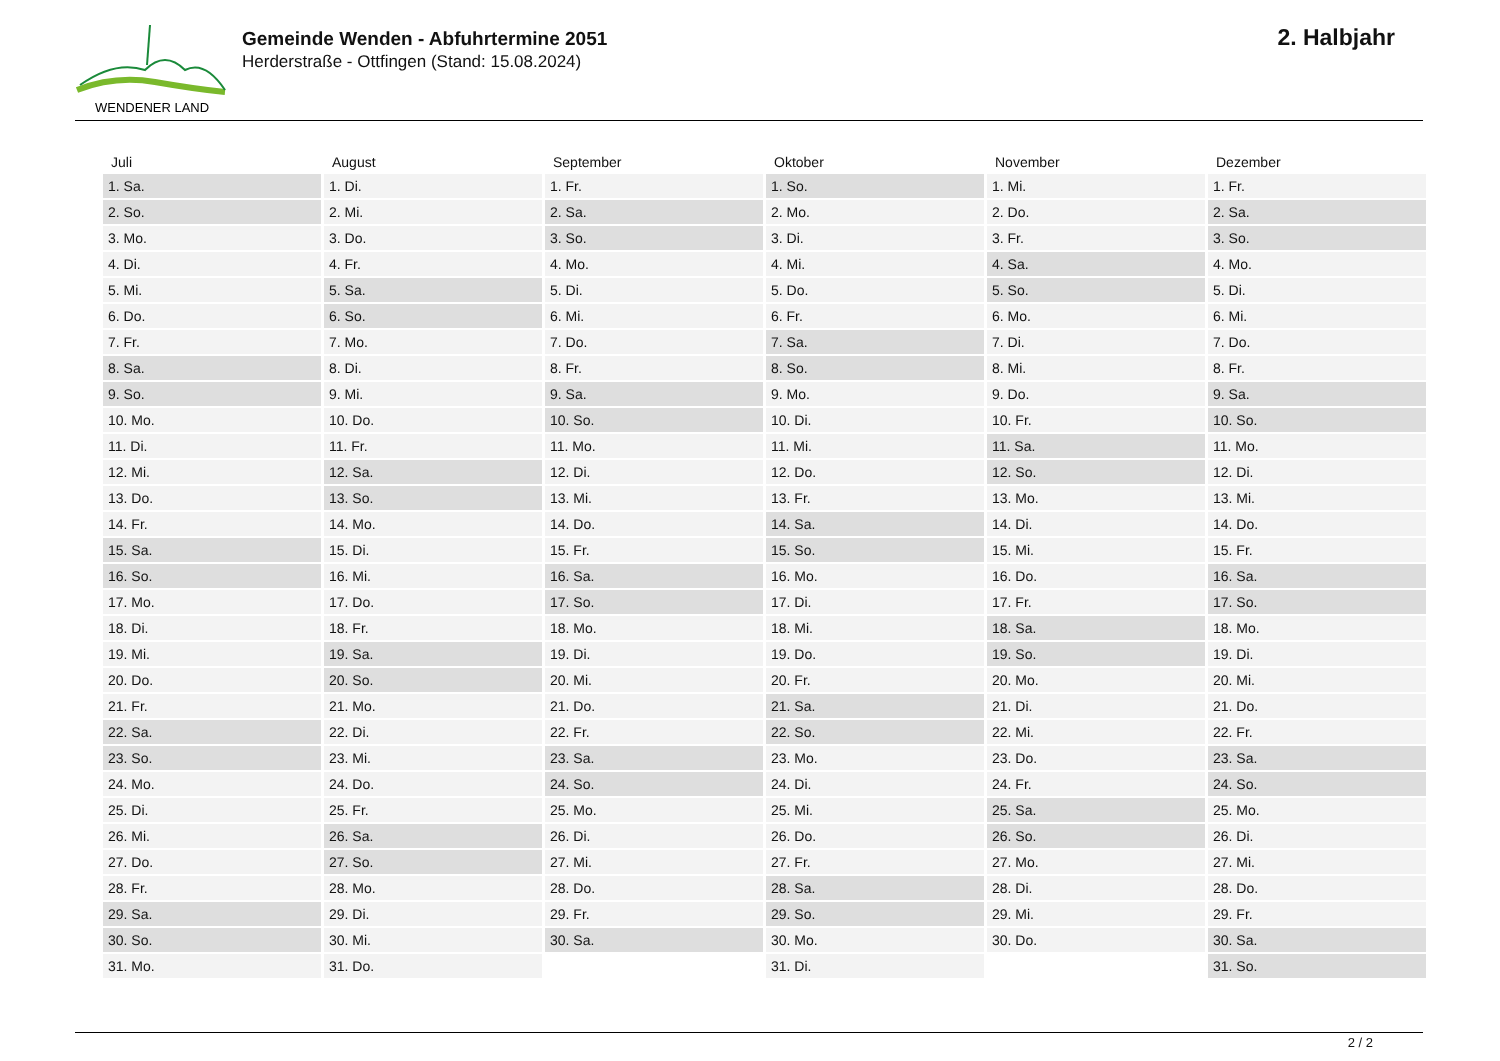WENDENER LAND
Gemeinde Wenden - Abfuhrtermine 2051
Herderstraße - Ottfingen (Stand: 15.08.2024)
2. Halbjahr
| Juli | August | September | Oktober | November | Dezember |
| --- | --- | --- | --- | --- | --- |
| 1. Sa. | 1. Di. | 1. Fr. | 1. So. | 1. Mi. | 1. Fr. |
| 2. So. | 2. Mi. | 2. Sa. | 2. Mo. | 2. Do. | 2. Sa. |
| 3. Mo. | 3. Do. | 3. So. | 3. Di. | 3. Fr. | 3. So. |
| 4. Di. | 4. Fr. | 4. Mo. | 4. Mi. | 4. Sa. | 4. Mo. |
| 5. Mi. | 5. Sa. | 5. Di. | 5. Do. | 5. So. | 5. Di. |
| 6. Do. | 6. So. | 6. Mi. | 6. Fr. | 6. Mo. | 6. Mi. |
| 7. Fr. | 7. Mo. | 7. Do. | 7. Sa. | 7. Di. | 7. Do. |
| 8. Sa. | 8. Di. | 8. Fr. | 8. So. | 8. Mi. | 8. Fr. |
| 9. So. | 9. Mi. | 9. Sa. | 9. Mo. | 9. Do. | 9. Sa. |
| 10. Mo. | 10. Do. | 10. So. | 10. Di. | 10. Fr. | 10. So. |
| 11. Di. | 11. Fr. | 11. Mo. | 11. Mi. | 11. Sa. | 11. Mo. |
| 12. Mi. | 12. Sa. | 12. Di. | 12. Do. | 12. So. | 12. Di. |
| 13. Do. | 13. So. | 13. Mi. | 13. Fr. | 13. Mo. | 13. Mi. |
| 14. Fr. | 14. Mo. | 14. Do. | 14. Sa. | 14. Di. | 14. Do. |
| 15. Sa. | 15. Di. | 15. Fr. | 15. So. | 15. Mi. | 15. Fr. |
| 16. So. | 16. Mi. | 16. Sa. | 16. Mo. | 16. Do. | 16. Sa. |
| 17. Mo. | 17. Do. | 17. So. | 17. Di. | 17. Fr. | 17. So. |
| 18. Di. | 18. Fr. | 18. Mo. | 18. Mi. | 18. Sa. | 18. Mo. |
| 19. Mi. | 19. Sa. | 19. Di. | 19. Do. | 19. So. | 19. Di. |
| 20. Do. | 20. So. | 20. Mi. | 20. Fr. | 20. Mo. | 20. Mi. |
| 21. Fr. | 21. Mo. | 21. Do. | 21. Sa. | 21. Di. | 21. Do. |
| 22. Sa. | 22. Di. | 22. Fr. | 22. So. | 22. Mi. | 22. Fr. |
| 23. So. | 23. Mi. | 23. Sa. | 23. Mo. | 23. Do. | 23. Sa. |
| 24. Mo. | 24. Do. | 24. So. | 24. Di. | 24. Fr. | 24. So. |
| 25. Di. | 25. Fr. | 25. Mo. | 25. Mi. | 25. Sa. | 25. Mo. |
| 26. Mi. | 26. Sa. | 26. Di. | 26. Do. | 26. So. | 26. Di. |
| 27. Do. | 27. So. | 27. Mi. | 27. Fr. | 27. Mo. | 27. Mi. |
| 28. Fr. | 28. Mo. | 28. Do. | 28. Sa. | 28. Di. | 28. Do. |
| 29. Sa. | 29. Di. | 29. Fr. | 29. So. | 29. Mi. | 29. Fr. |
| 30. So. | 30. Mi. | 30. Sa. | 30. Mo. | 30. Do. | 30. Sa. |
| 31. Mo. | 31. Do. | | 31. Di. | | 31. So. |
2 / 2